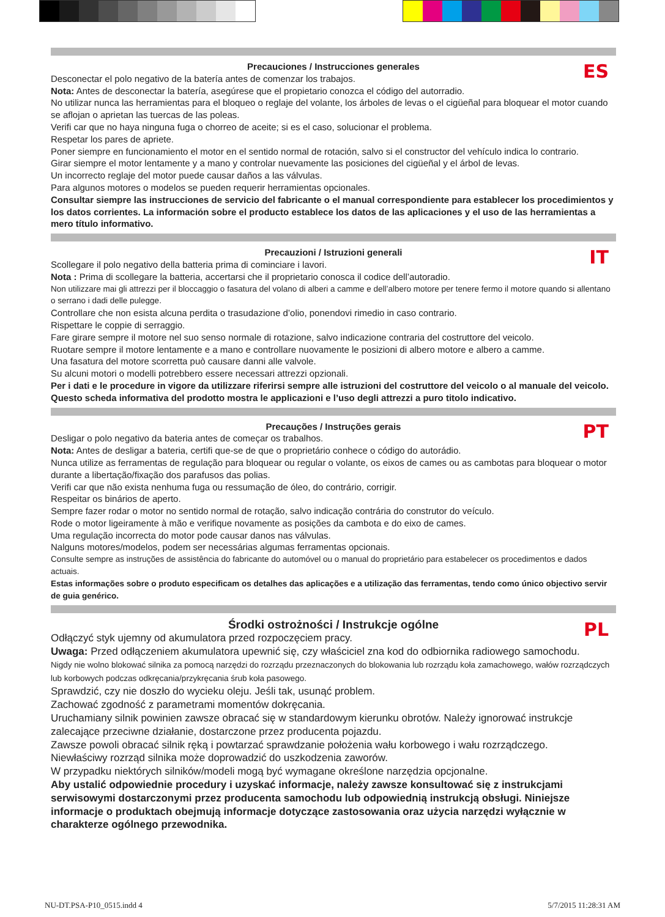Precauciones / Instrucciones generales
ES
Desconectar el polo negativo de la batería antes de comenzar los trabajos.
Nota: Antes de desconectar la batería, asegúrese que el propietario conozca el código del autorradio.
No utilizar nunca las herramientas para el bloqueo o reglaje del volante, los árboles de levas o el cigüeñal para bloquear el motor cuando se aflojan o aprietan las tuercas de las poleas.
Verifi car que no haya ninguna fuga o chorreo de aceite; si es el caso, solucionar el problema.
Respetar los pares de apriete.
Poner siempre en funcionamiento el motor en el sentido normal de rotación, salvo si el constructor del vehículo indica lo contrario.
Girar siempre el motor lentamente y a mano y controlar nuevamente las posiciones del cigüeñal y el árbol de levas.
Un incorrecto reglaje del motor puede causar daños a las válvulas.
Para algunos motores o modelos se pueden requerir herramientas opcionales.
Consultar siempre las instrucciones de servicio del fabricante o el manual correspondiente para establecer los procedimientos y los datos corrientes. La información sobre el producto establece los datos de las aplicaciones y el uso de las herramientas a mero título informativo.
Precauzioni / Istruzioni generali
IT
Scollegare il polo negativo della batteria prima di cominciare i lavori.
Nota : Prima di scollegare la batteria, accertarsi che il proprietario conosca il codice dell’autoradio.
Non utilizzare mai gli attrezzi per il bloccaggio o fasatura del volano di alberi a camme e dell’albero motore per tenere fermo il motore quando si allentano o serrano i dadi delle pulegge.
Controllare che non esista alcuna perdita o trasudazione d’olio, ponendovi rimedio in caso contrario.
Rispettare le coppie di serraggio.
Fare girare sempre il motore nel suo senso normale di rotazione, salvo indicazione contraria del costruttore del veicolo.
Ruotare sempre il motore lentamente e a mano e controllare nuovamente le posizioni di albero motore e albero a camme.
Una fasatura del motore scorretta può causare danni alle valvole.
Su alcuni motori o modelli potrebbero essere necessari attrezzi opzionali.
Per i dati e le procedure in vigore da utilizzare riferirsi sempre alle istruzioni del costruttore del veicolo o al manuale del veicolo. Questo scheda informativa del prodotto mostra le applicazioni e l’uso degli attrezzi a puro titolo indicativo.
Precauções / Instruções gerais
PT
Desligar o polo negativo da bateria antes de começar os trabalhos.
Nota: Antes de desligar a bateria, certifi que-se de que o proprietário conhece o código do autorádio.
Nunca utilize as ferramentas de regulação para bloquear ou regular o volante, os eixos de cames ou as cambotas para bloquear o motor durante a libertação/fixação dos parafusos das polias.
Verifi car que não exista nenhuma fuga ou ressumação de óleo, do contrário, corrigir.
Respeitar os binários de aperto.
Sempre fazer rodar o motor no sentido normal de rotação, salvo indicação contrária do construtor do veículo.
Rode o motor ligeiramente à mão e verifique novamente as posições da cambota e do eixo de cames.
Uma regulação incorrecta do motor pode causar danos nas válvulas.
Nalguns motores/modelos, podem ser necessárias algumas ferramentas opcionais.
Consulte sempre as instruções de assistência do fabricante do automóvel ou o manual do proprietário para estabelecer os procedimentos e dados actuais.
Estas informações sobre o produto especificam os detalhes das aplicações e a utilização das ferramentas, tendo como único objectivo servir de guia genérico.
Środki ostrożności / Instrukcje ogólne
PL
Odłączyć styk ujemny od akumulatora przed rozpoczęciem pracy.
Uwaga: Przed odłączeniem akumulatora upewnić się, czy właściciel zna kod do odbiornika radiowego samochodu.
Nigdy nie wolno blokować silnika za pomocą narzędzi do rozrządu przeznaczonych do blokowania lub rozrządu koła zamachowego, wałów rozrządczych lub korbowych podczas odkręcania/przykręcania śrub koła pasowego.
Sprawdzić, czy nie doszło do wycieku oleju. Jeśli tak, usunąć problem.
Zachować zgodność z parametrami momentów dokręcania.
Uruchamiany silnik powinien zawsze obracać się w standardowym kierunku obrotów. Należy ignorować instrukcje zalecające przeciwne działanie, dostarczone przez producenta pojazdu.
Zawsze powoli obracać silnik ręką i powtarzać sprawdzanie położenia wału korbowego i wału rozrządczego.
Niewłaściwy rozrząd silnika może doprowadzić do uszkodzenia zaworów.
W przypadku niektórych silników/modeli mogą być wymagane określone narzędzia opcjonalne.
Aby ustalić odpowiednie procedury i uzyskać informacje, należy zawsze konsultować się z instrukcjami serwisowymi dostarczonymi przez producenta samochodu lub odpowiednią instrukcją obsługi. Niniejsze informacje o produktach obejmują informacje dotyczące zastosowania oraz użycia narzędzi wyłącznie w charakterze ogólnego przewodnika.
NU-DT.PSA-P10_0515.indd 4 5/7/2015 11:28:31 AM